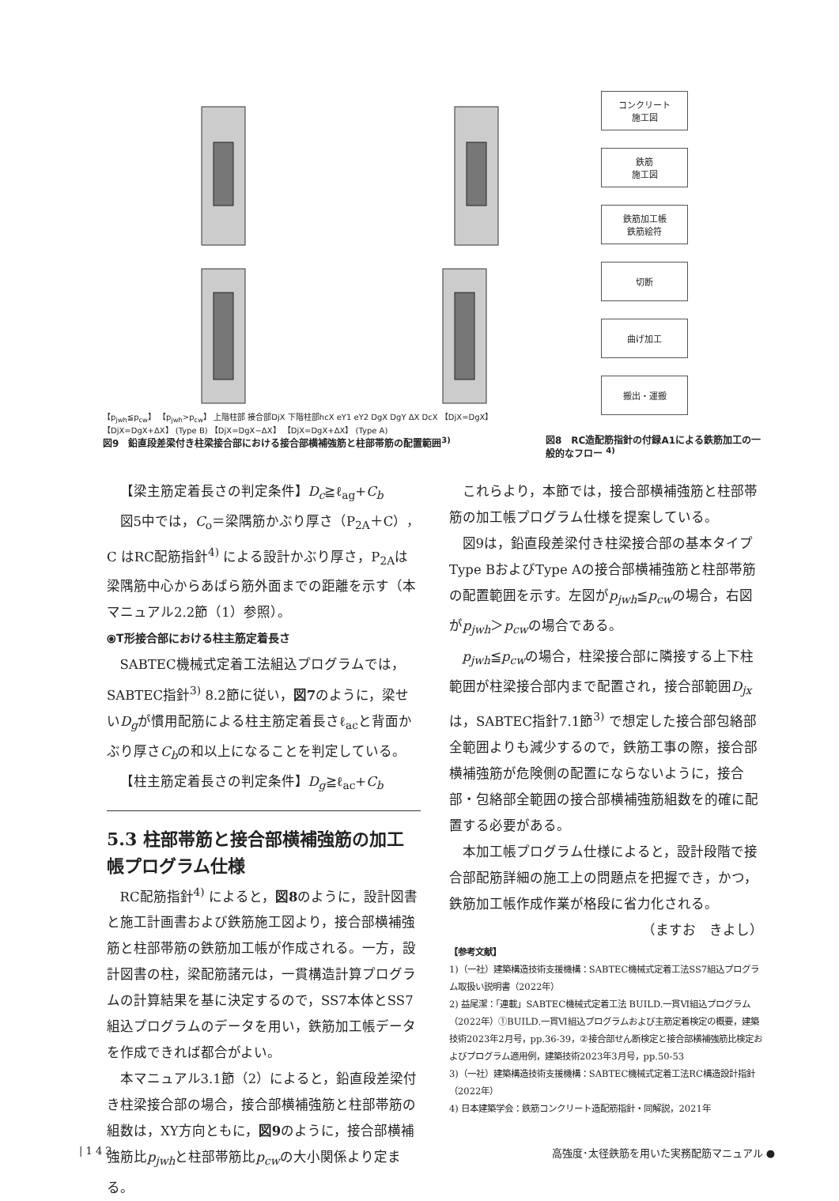【p<sub>jwh</sub>≦p<sub>cw</sub>】 【p<sub>jwh</sub>>p<sub>cw</sub>】 上階柱部 接合部DjX 下階柱部hcX eY1 eY2 DgX DgY ΔX DcX 【DjX=DgX】 【DjX=DgX+ΔX】 (Type B) 【DjX=DgX−ΔX】 【DjX=DgX+ΔX】 (Type A)
図9　鉛直段差梁付き柱梁接合部における接合部横補強筋と柱部帯筋の配置範囲<sup>3)</sup>
コンクリート
施工図
鉄筋
施工図
鉄筋加工帳
鉄筋絵符
切断
曲げ加工
搬出・運搬
図8　RC造配筋指針の付録A1による鉄筋加工の一般的なフロー <sup>4)</sup>
【梁主筋定着長さの判定条件】D<sub>c</sub>≧ℓ<sub>ag</sub>+C<sub>b</sub>
図5中では，C<sub>o</sub>＝梁隅筋かぶり厚さ（P<sub>2A</sub>＋C），C はRC配筋指針<sup>4)</sup> による設計かぶり厚さ，P<sub>2A</sub>は梁隅筋中心からあばら筋外面までの距離を示す（本マニュアル2.2節（1）参照）。
⦿T形接合部における柱主筋定着長さ
SABTEC機械式定着工法組込プログラムでは，SABTEC指針<sup>3)</sup> 8.2節に従い，図7のように，梁せいD<sub>g</sub>が慣用配筋による柱主筋定着長さℓ<sub>ac</sub>と背面かぶり厚さC<sub>b</sub>の和以上になることを判定している。
【柱主筋定着長さの判定条件】D<sub>g</sub>≧ℓ<sub>ac</sub>+C<sub>b</sub>
5.3 柱部帯筋と接合部横補強筋の加工帳プログラム仕様
RC配筋指針<sup>4)</sup> によると，図8のように，設計図書と施工計画書および鉄筋施工図より，接合部横補強筋と柱部帯筋の鉄筋加工帳が作成される。一方，設計図書の柱，梁配筋諸元は，一貫構造計算プログラムの計算結果を基に決定するので，SS7本体とSS7組込プログラムのデータを用い，鉄筋加工帳データを作成できれば都合がよい。
本マニュアル3.1節（2）によると，鉛直段差梁付き柱梁接合部の場合，接合部横補強筋と柱部帯筋の組数は，XY方向ともに，図9のように，接合部横補強筋比p<sub>jwh</sub>と柱部帯筋比p<sub>cw</sub>の大小関係より定まる。
これらより，本節では，接合部横補強筋と柱部帯筋の加工帳プログラム仕様を提案している。
図9は，鉛直段差梁付き柱梁接合部の基本タイプType BおよびType Aの接合部横補強筋と柱部帯筋の配置範囲を示す。左図がp<sub>jwh</sub>≦p<sub>cw</sub>の場合，右図がp<sub>jwh</sub>＞p<sub>cw</sub>の場合である。
p<sub>jwh</sub>≦p<sub>cw</sub>の場合，柱梁接合部に隣接する上下柱範囲が柱梁接合部内まで配置され，接合部範囲D<sub>jx</sub>は，SABTEC指針7.1節<sup>3)</sup> で想定した接合部包絡部全範囲よりも減少するので，鉄筋工事の際，接合部横補強筋が危険側の配置にならないように，接合部・包絡部全範囲の接合部横補強筋組数を的確に配置する必要がある。
本加工帳プログラム仕様によると，設計段階で接合部配筋詳細の施工上の問題点を把握でき，かつ，鉄筋加工帳作成作業が格段に省力化される。
（ますお　きよし）
【参考文献】
1)（一社）建築構造技術支援機構：SABTEC機械式定着工法SS7組込プログラム取扱い説明書（2022年）
2) 益尾潔：「連載」SABTEC機械式定着工法 BUILD.一貫Ⅵ組込プログラム（2022年）①BUILD.一貫Ⅵ組込プログラムおよび主筋定着検定の概要，建築技術2023年2月号，pp.36-39，②接合部せん断検定と接合部横補強筋比検定およびプログラム適用例，建築技術2023年3月号，pp.50-53
3)（一社）建築構造技術支援機構：SABTEC機械式定着工法RC構造設計指針（2022年）
4) 日本建築学会：鉄筋コンクリート造配筋指針・同解説，2021年
| 1 4 2 高強度･太径鉄筋を用いた実務配筋マニュアル ●